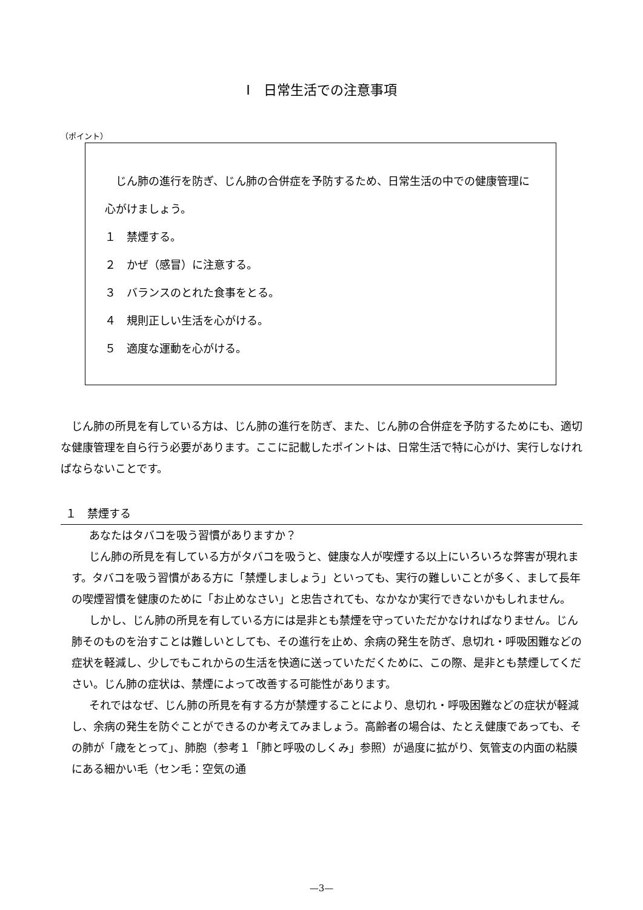Ⅰ　日常生活での注意事項
（ポイント）
　じん肺の進行を防ぎ、じん肺の合併症を予防するため、日常生活の中での健康管理に心がけましょう。
１　禁煙する。
２　かぜ（感冒）に注意する。
３　バランスのとれた食事をとる。
４　規則正しい生活を心がける。
５　適度な運動を心がける。
じん肺の所見を有している方は、じん肺の進行を防ぎ、また、じん肺の合併症を予防するためにも、適切な健康管理を自ら行う必要があります。ここに記載したポイントは、日常生活で特に心がけ、実行しなければならないことです。
１　禁煙する
あなたはタバコを吸う習慣がありますか？
じん肺の所見を有している方がタバコを吸うと、健康な人が喫煙する以上にいろいろな弊害が現れます。タバコを吸う習慣がある方に「禁煙しましょう」といっても、実行の難しいことが多く、まして長年の喫煙習慣を健康のために「お止めなさい」と忠告されても、なかなか実行できないかもしれません。
しかし、じん肺の所見を有している方には是非とも禁煙を守っていただかなければなりません。じん肺そのものを治すことは難しいとしても、その進行を止め、余病の発生を防ぎ、息切れ・呼吸困難などの症状を軽減し、少しでもこれからの生活を快適に送っていただくために、この際、是非とも禁煙してください。じん肺の症状は、禁煙によって改善する可能性があります。
それではなぜ、じん肺の所見を有する方が禁煙することにより、息切れ・呼吸困難などの症状が軽減し、余病の発生を防ぐことができるのか考えてみましょう。高齢者の場合は、たとえ健康であっても、その肺が「歳をとって」、肺胞（参考１「肺と呼吸のしくみ」参照）が過度に拡がり、気管支の内面の粘膜にある細かい毛（セン毛：空気の通
—3—